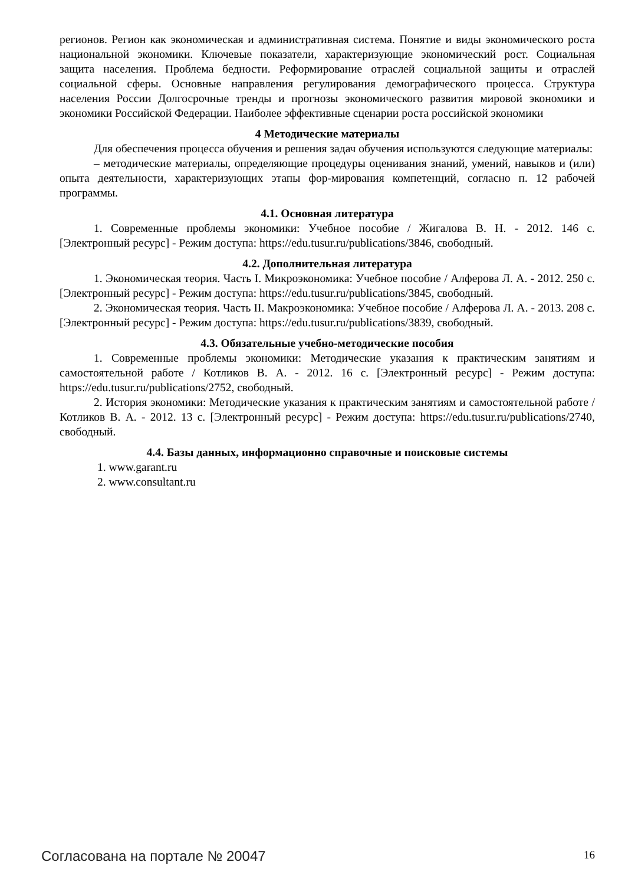регионов. Регион как экономическая и административная система. Понятие и виды экономического роста национальной экономики. Ключевые показатели, характеризующие экономический рост. Социальная защита населения. Проблема бедности. Реформирование отраслей социальной защиты и отраслей социальной сферы. Основные направления регулирования демографического процесса. Структура населения России Долгосрочные тренды и прогнозы экономического развития мировой экономики и экономики Российской Федерации. Наиболее эффективные сценарии роста российской экономики
4 Методические материалы
Для обеспечения процесса обучения и решения задач обучения используются следующие материалы:
– методические материалы, определяющие процедуры оценивания знаний, умений, навыков и (или) опыта деятельности, характеризующих этапы фор-мирования компетенций, согласно п. 12 рабочей программы.
4.1. Основная литература
1. Современные проблемы экономики: Учебное пособие / Жигалова В. Н. - 2012. 146 с. [Электронный ресурс] - Режим доступа: https://edu.tusur.ru/publications/3846, свободный.
4.2. Дополнительная литература
1. Экономическая теория. Часть I. Микроэкономика: Учебное пособие / Алферова Л. А. - 2012. 250 с. [Электронный ресурс] - Режим доступа: https://edu.tusur.ru/publications/3845, свободный.
2. Экономическая теория. Часть II. Макроэкономика: Учебное пособие / Алферова Л. А. - 2013. 208 с. [Электронный ресурс] - Режим доступа: https://edu.tusur.ru/publications/3839, свободный.
4.3. Обязательные учебно-методические пособия
1. Современные проблемы экономики: Методические указания к практическим занятиям и самостоятельной работе / Котликов В. А. - 2012. 16 с. [Электронный ресурс] - Режим доступа: https://edu.tusur.ru/publications/2752, свободный.
2. История экономики: Методические указания к практическим занятиям и самостоятельной работе / Котликов В. А. - 2012. 13 с. [Электронный ресурс] - Режим доступа: https://edu.tusur.ru/publications/2740, свободный.
4.4. Базы данных, информационно справочные и поисковые системы
1. www.garant.ru
2. www.consultant.ru
Согласована на портале № 20047 16